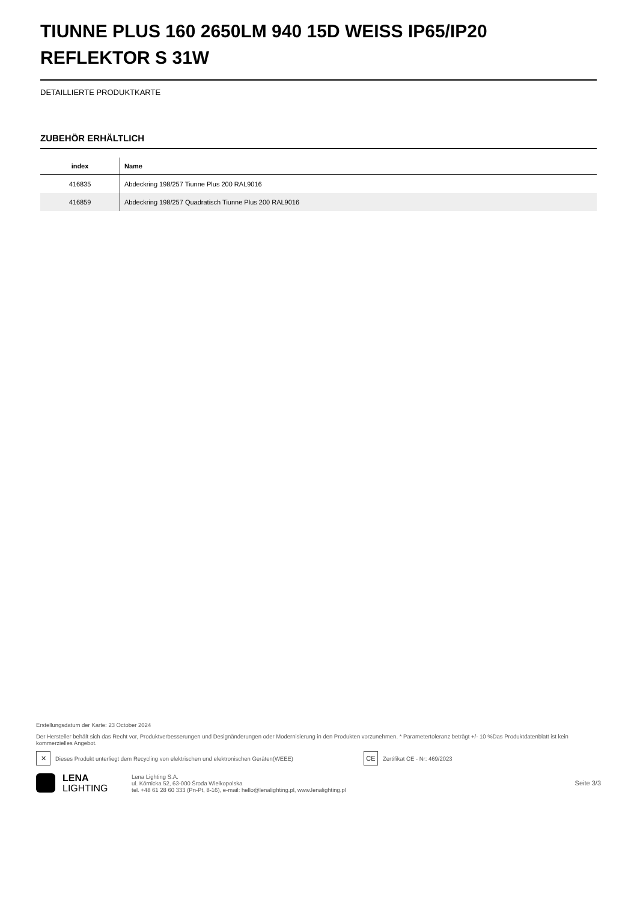TIUNNE PLUS 160 2650LM 940 15D WEISS IP65/IP20 REFLEKTOR S 31W
DETAILLIERTE PRODUKTKARTE
ZUBEHÖR ERHÄLTLICH
| index | Name |
| --- | --- |
| 416835 | Abdeckring 198/257 Tiunne Plus 200 RAL9016 |
| 416859 | Abdeckring 198/257 Quadratisch Tiunne Plus 200 RAL9016 |
Erstellungsdatum der Karte: 23 October 2024
Der Hersteller behält sich das Recht vor, Produktverbesserungen und Designänderungen oder Modernisierung in den Produkten vorzunehmen. * Parametertoleranz beträgt +/- 10 %Das Produktdatenblatt ist kein kommerzielles Angebot.
✕
Dieses Produkt unterliegt dem Recycling von elektrischen und elektronischen Geräten(WEEE)
CE
Zertifikat CE - Nr: 469/2023
LENA
LIGHTING
Lena Lighting S.A.
ul. Kórnicka 52, 63-000 Środa Wielkopolska
tel. +48 61 28 60 333 (Pn-Pt, 8-16), e-mail: hello@lenalighting.pl, www.lenalighting.pl
Seite 3/3